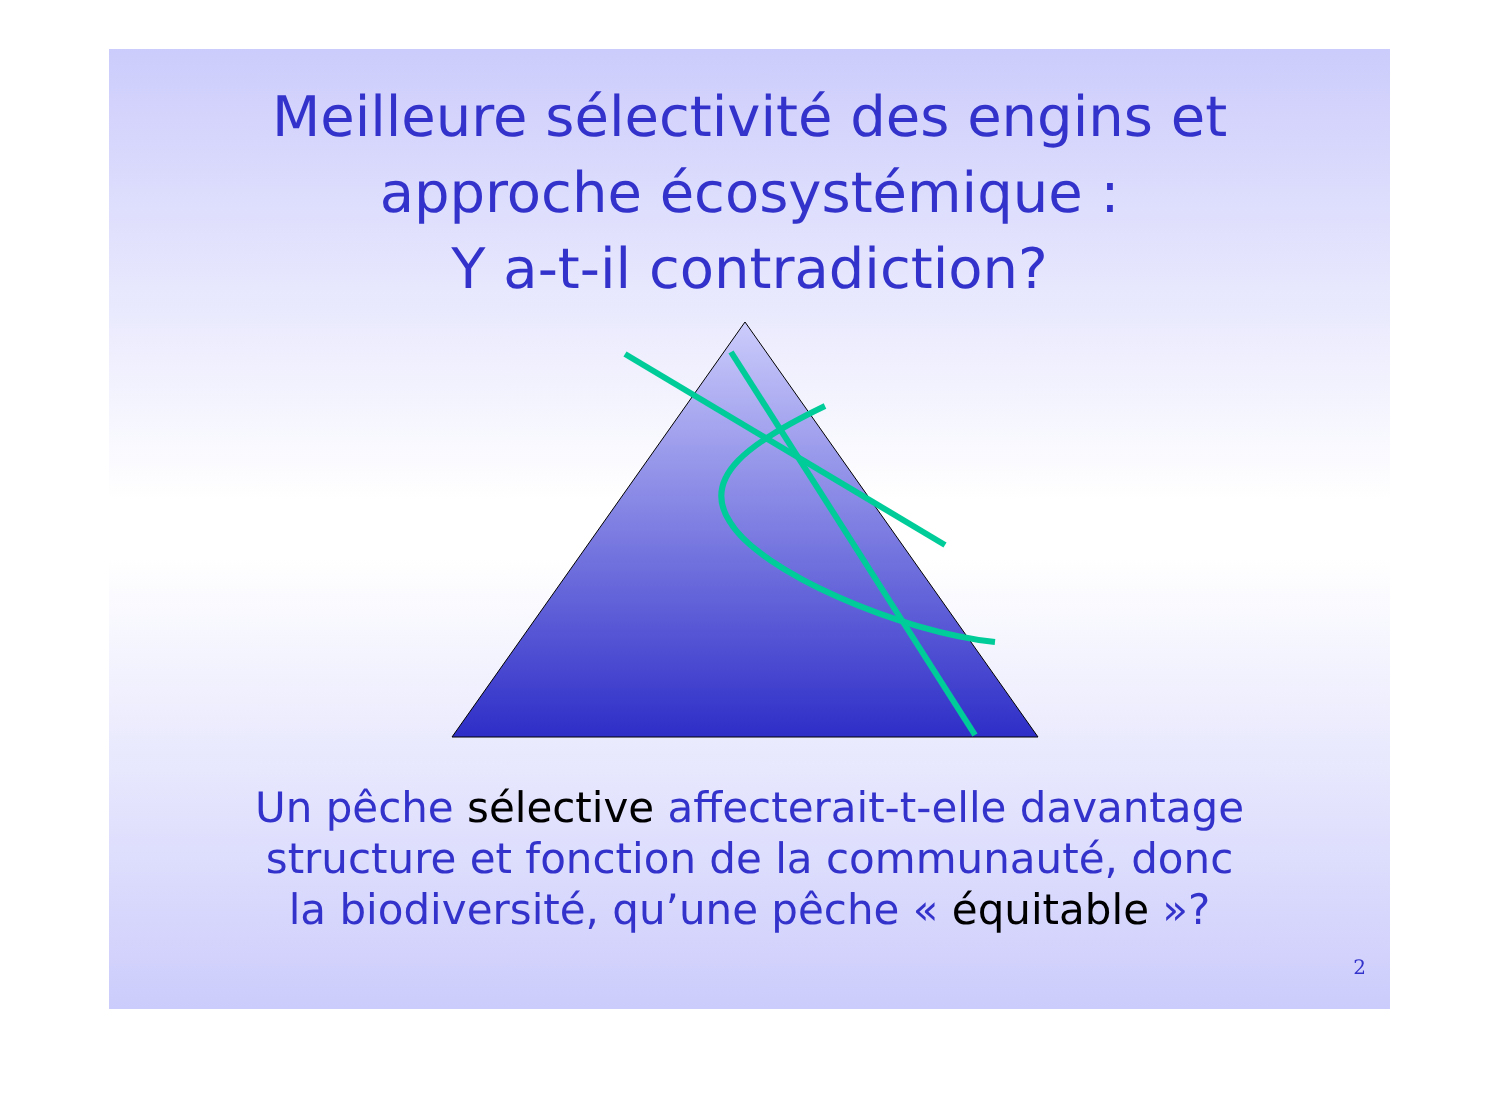Meilleure sélectivité des engins et
approche écosystémique :
Y a-t-il contradiction?
Un pêche sélective affecterait-t-elle davantage
structure et fonction de la communauté, donc
la biodiversité, qu’une pêche « équitable »?
2